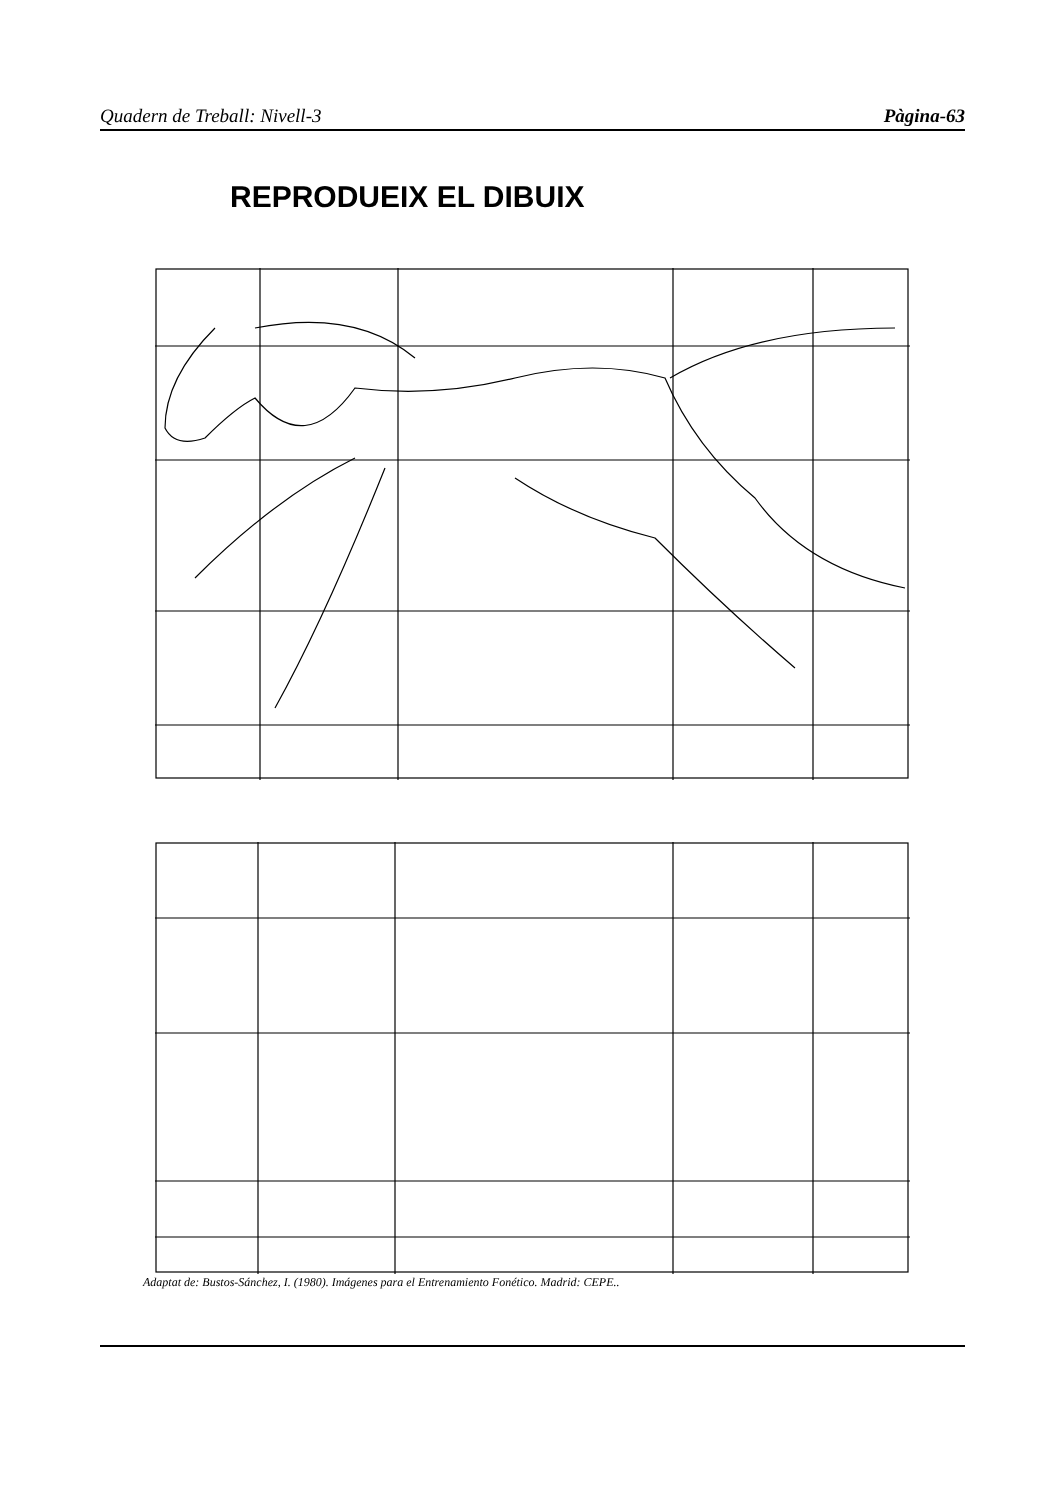Quadern de Treball: Nivell-3 Pàgina-63
REPRODUEIX EL DIBUIX
Adaptat de: Bustos-Sánchez, I. (1980). Imágenes para el Entrenamiento Fonético. Madrid: CEPE..